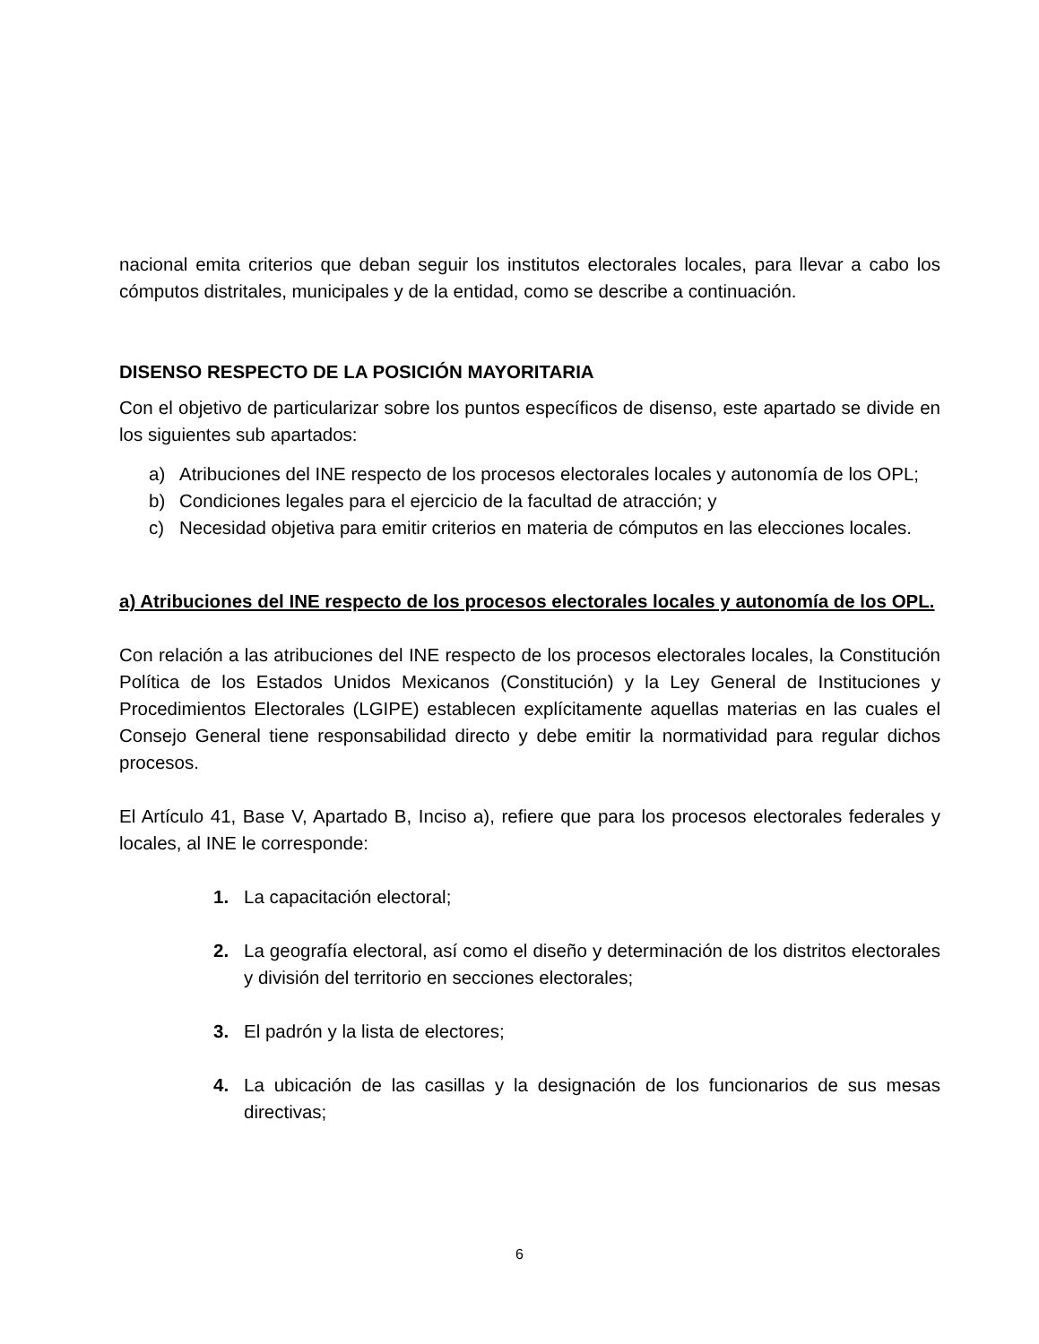nacional emita criterios que deban seguir los institutos electorales locales, para llevar a cabo los cómputos distritales, municipales y de la entidad, como se describe a continuación.
DISENSO RESPECTO DE LA POSICIÓN MAYORITARIA
Con el objetivo de particularizar sobre los puntos específicos de disenso, este apartado se divide en los siguientes sub apartados:
a) Atribuciones del INE respecto de los procesos electorales locales y autonomía de los OPL;
b) Condiciones legales para el ejercicio de la facultad de atracción; y
c) Necesidad objetiva para emitir criterios en materia de cómputos en las elecciones locales.
a) Atribuciones del INE respecto de los procesos electorales locales y autonomía de los OPL.
Con relación a las atribuciones del INE respecto de los procesos electorales locales, la Constitución Política de los Estados Unidos Mexicanos (Constitución) y la Ley General de Instituciones y Procedimientos Electorales (LGIPE) establecen explícitamente aquellas materias en las cuales el Consejo General tiene responsabilidad directo y debe emitir la normatividad para regular dichos procesos.
El Artículo 41, Base V, Apartado B, Inciso a), refiere que para los procesos electorales federales y locales, al INE le corresponde:
1. La capacitación electoral;
2. La geografía electoral, así como el diseño y determinación de los distritos electorales y división del territorio en secciones electorales;
3. El padrón y la lista de electores;
4. La ubicación de las casillas y la designación de los funcionarios de sus mesas directivas;
6